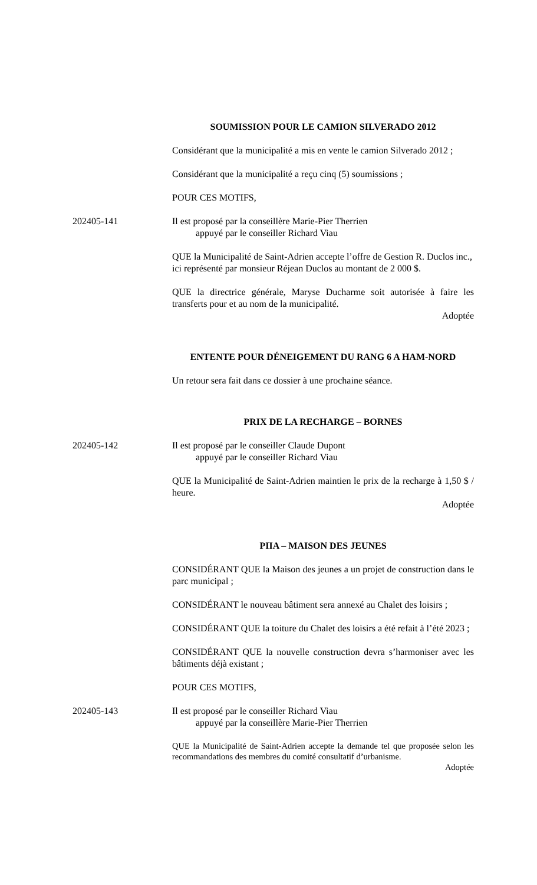SOUMISSION POUR LE CAMION SILVERADO 2012
Considérant que la municipalité a mis en vente le camion Silverado 2012 ;
Considérant que la municipalité a reçu cinq (5) soumissions ;
POUR CES MOTIFS,
202405-141 Il est proposé par la conseillère Marie-Pier Therrien
appuyé par le conseiller Richard Viau
QUE la Municipalité de Saint-Adrien accepte l’offre de Gestion R. Duclos inc., ici représenté par monsieur Réjean Duclos au montant de 2 000 $.
QUE la directrice générale, Maryse Ducharme soit autorisée à faire les transferts pour et au nom de la municipalité.
Adoptée
ENTENTE POUR DÉNEIGEMENT DU RANG 6 A HAM-NORD
Un retour sera fait dans ce dossier à une prochaine séance.
PRIX DE LA RECHARGE – BORNES
202405-142 Il est proposé par le conseiller Claude Dupont
appuyé par le conseiller Richard Viau
QUE la Municipalité de Saint-Adrien maintien le prix de la recharge à 1,50 $ / heure.
Adoptée
PIIA – MAISON DES JEUNES
CONSIDÉRANT QUE la Maison des jeunes a un projet de construction dans le parc municipal ;
CONSIDÉRANT le nouveau bâtiment sera annexé au Chalet des loisirs ;
CONSIDÉRANT QUE la toiture du Chalet des loisirs a été refait à l’été 2023 ;
CONSIDÉRANT QUE la nouvelle construction devra s’harmoniser avec les bâtiments déjà existant ;
POUR CES MOTIFS,
202405-143 Il est proposé par le conseiller Richard Viau
appuyé par la conseillère Marie-Pier Therrien
QUE la Municipalité de Saint-Adrien accepte la demande tel que proposée selon les recommandations des membres du comité consultatif d’urbanisme.
Adoptée